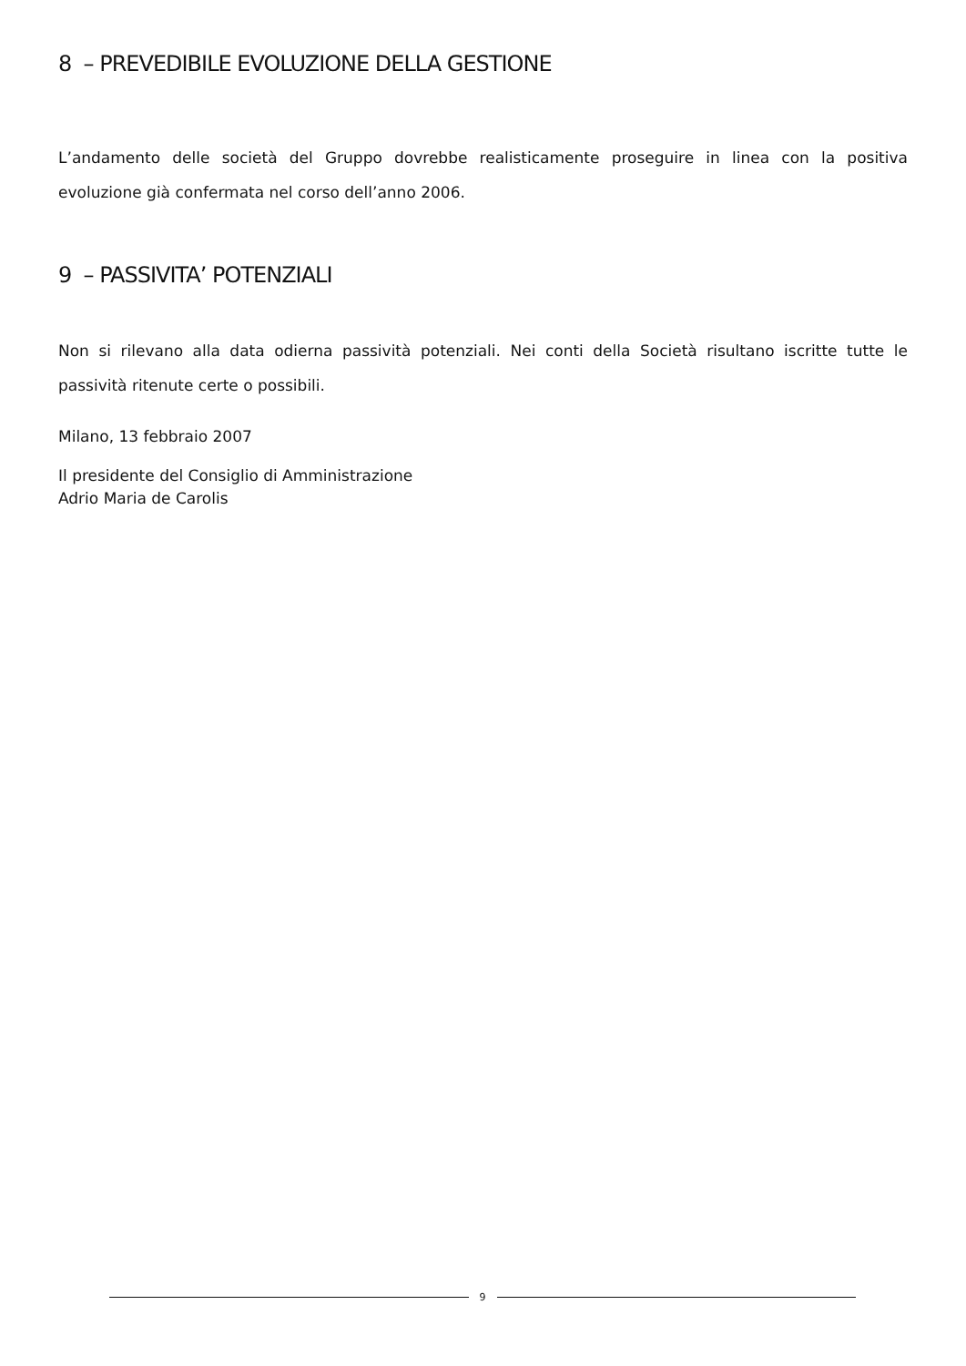8 – PREVEDIBILE EVOLUZIONE DELLA GESTIONE
L’andamento delle società del Gruppo dovrebbe realisticamente proseguire in linea con la positiva evoluzione già confermata nel corso dell’anno 2006.
9 – PASSIVITA’ POTENZIALI
Non si rilevano alla data odierna passività potenziali. Nei conti della Società risultano iscritte tutte le passività ritenute certe o possibili.
Milano, 13 febbraio 2007
Il presidente del Consiglio di Amministrazione
Adrio Maria de Carolis
9